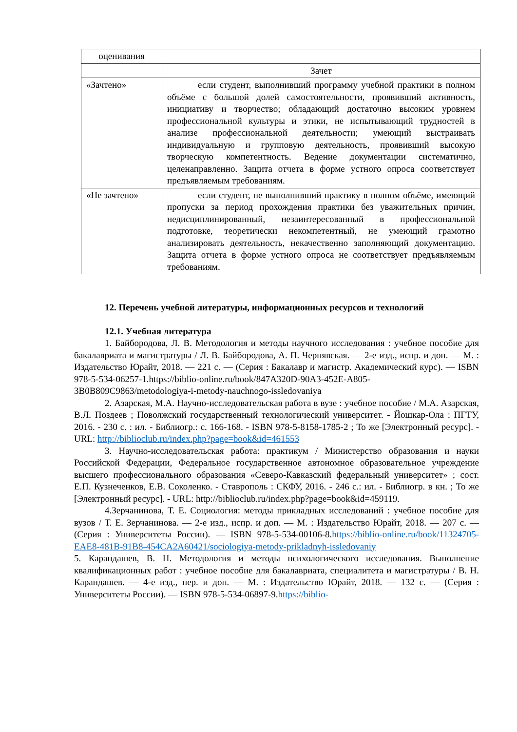| оценивания | |
| | Зачет |
| «Зачтено» | если студент, выполнивший программу учебной практики в полном объёме с большой долей самостоятельности, проявивший активность, инициативу и творчество; обладающий достаточно высоким уровнем профессиональной культуры и этики, не испытывающий трудностей в анализе профессиональной деятельности; умеющий выстраивать индивидуальную и групповую деятельность, проявивший высокую творческую компетентность. Ведение документации систематично, целенаправленно. Защита отчета в форме устного опроса соответствует предъявляемым требованиям. |
| «Не зачтено» | если студент, не выполнивший практику в полном объёме, имеющий пропуски за период прохождения практики без уважительных причин, недисциплинированный, незаинтересованный в профессиональной подготовке, теоретически некомпетентный, не умеющий грамотно анализировать деятельность, некачественно заполняющий документацию. Защита отчета в форме устного опроса не соответствует предъявляемым требованиям. |
12. Перечень учебной литературы, информационных ресурсов и технологий
12.1. Учебная литература
1. Байбородова, Л. В. Методология и методы научного исследования : учебное пособие для бакалавриата и магистратуры / Л. В. Байбородова, А. П. Чернявская. — 2-е изд., испр. и доп. — М. : Издательство Юрайт, 2018. — 221 с. — (Серия : Бакалавр и магистр. Академический курс). — ISBN 978-5-534-06257-1.https://biblio-online.ru/book/847A320D-90A3-452E-A805-3B0B809C9863/metodologiya-i-metody-nauchnogo-issledovaniya
2. Азарская, М.А. Научно-исследовательская работа в вузе : учебное пособие / М.А. Азарская, В.Л. Поздеев ; Поволжский государственный технологический университет. - Йошкар-Ола : ПГТУ, 2016. - 230 с. : ил. - Библиогр.: с. 166-168. - ISBN 978-5-8158-1785-2 ; То же [Электронный ресурс]. - URL: http://biblioclub.ru/index.php?page=book&id=461553
3. Научно-исследовательская работа: практикум / Министерство образования и науки Российской Федерации, Федеральное государственное автономное образовательное учреждение высшего профессионального образования «Северо-Кавказский федеральный университет» ; сост. Е.П. Кузнеченков, Е.В. Соколенко. - Ставрополь : СКФУ, 2016. - 246 с.: ил. - Библиогр. в кн. ; То же [Электронный ресурс]. - URL: http://biblioclub.ru/index.php?page=book&id=459119.
4.Зерчанинова, Т. Е. Социология: методы прикладных исследований : учебное пособие для вузов / Т. Е. Зерчанинова. — 2-е изд., испр. и доп. — М. : Издательство Юрайт, 2018. — 207 с. — (Серия : Университеты России). — ISBN 978-5-534-00106-8.https://biblio-online.ru/book/11324705-EAE8-481B-91B8-454CA2A60421/sociologiya-metody-prikladnyh-issledovaniy
5. Карандашев, В. Н. Методология и методы психологического исследования. Выполнение квалификационных работ : учебное пособие для бакалавриата, специалитета и магистратуры / В. Н. Карандашев. — 4-е изд., пер. и доп. — М. : Издательство Юрайт, 2018. — 132 с. — (Серия : Университеты России). — ISBN 978-5-534-06897-9.https://biblio-